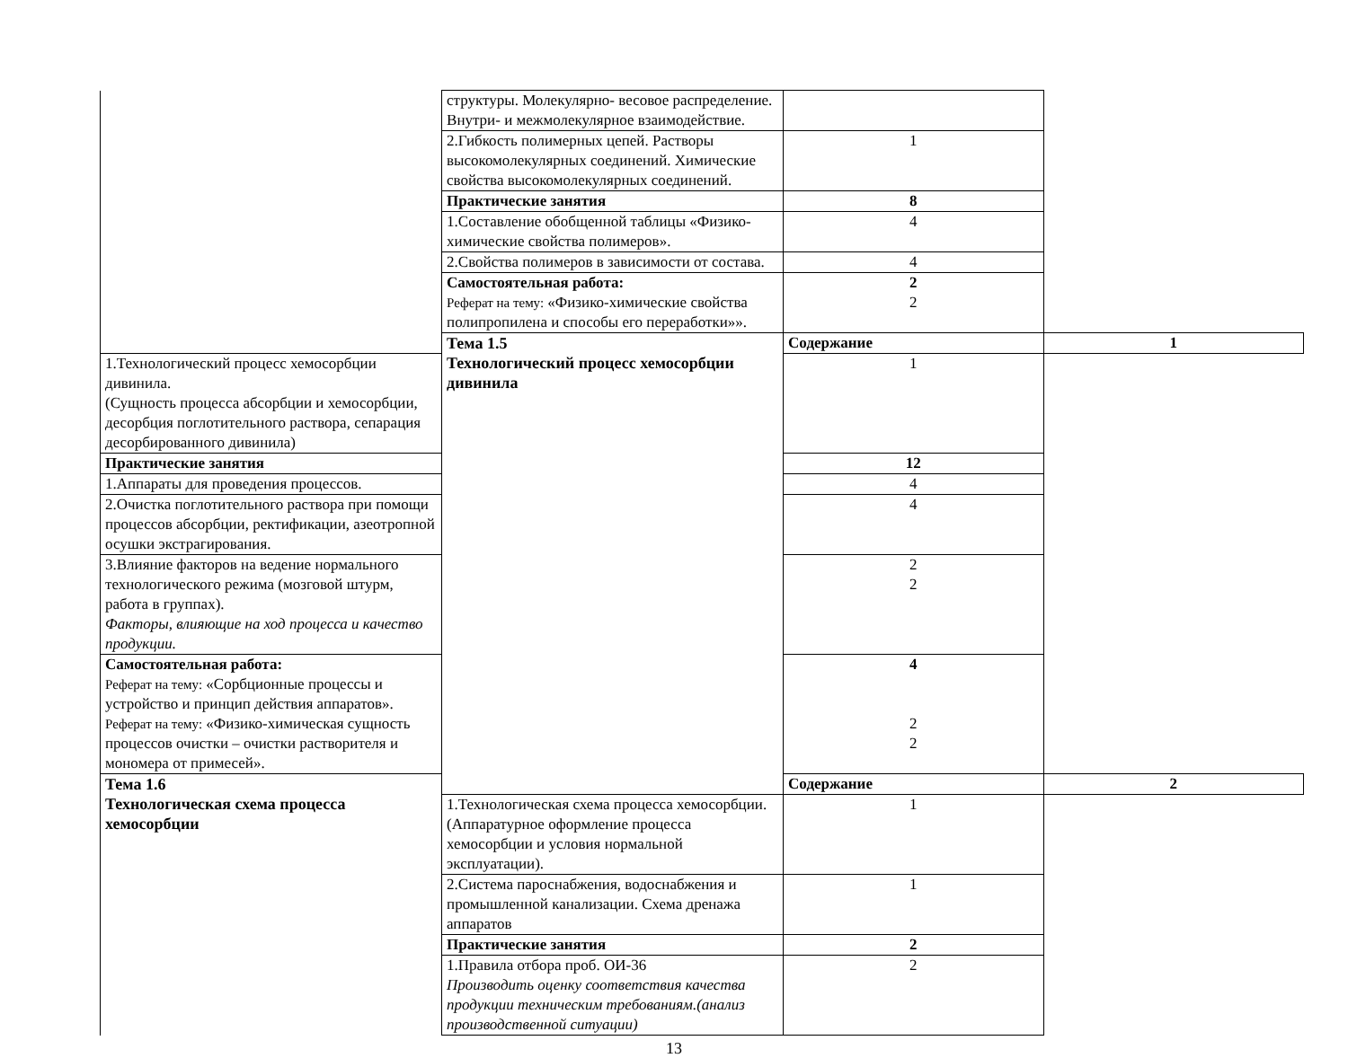| | структуры. Молекулярно- весовое распределение. Внутри- и межмолекулярное взаимодействие. | | |
| | 2.Гибкость полимерных цепей. Растворы высокомолекулярных соединений. Химические свойства высокомолекулярных соединений. | 1 | |
| | Практические занятия | 8 | |
| | 1.Составление обобщенной таблицы «Физико-химические свойства полимеров». | 4 | |
| | 2.Свойства полимеров в зависимости от состава. | 4 | |
| | Самостоятельная работа: Реферат на тему: «Физико-химические свойства полипропилена и способы его переработки»». | 2 2 | |
| | Тема 1.5 Технологический процесс хемосорбции дивинила | Содержание | 1 |
| 1.Технологический процесс хемосорбции дивинила. (Сущность процесса абсорбции и хемосорбции, десорбция поглотительного раствора, сепарация десорбированного дивинила) | | 1 | |
| Практические занятия | | 12 | |
| 1.Аппараты для проведения процессов. | | 4 | |
| 2.Очистка поглотительного раствора при помощи процессов абсорбции, ректификации, азеотропной осушки экстрагирования. | | 4 | |
| 3.Влияние факторов на ведение нормального технологического режима (мозговой штурм, работа в группах). Факторы, влияющие на ход процесса и качество продукции. | | 2 2 | |
| Самостоятельная работа: Реферат на тему: «Сорбционные процессы и устройство и принцип действия аппаратов». Реферат на тему: «Физико-химическая сущность процессов очистки – очистки растворителя и мономера от примесей». | | 4 2 2 | |
| Тема 1.6 Технологическая схема процесса хемосорбции | | Содержание | 2 |
| | 1.Технологическая схема процесса хемосорбции. (Аппаратурное оформление процесса хемосорбции и условия нормальной эксплуатации). | 1 | |
| | 2.Система пароснабжения, водоснабжения и промышленной канализации. Схема дренажа аппаратов | 1 | |
| | Практические занятия | 2 | |
| | 1.Правила отбора проб. ОИ-36 Производить оценку соответствия качества продукции техническим требованиям.(анализ производственной ситуации) | 2 | |
13